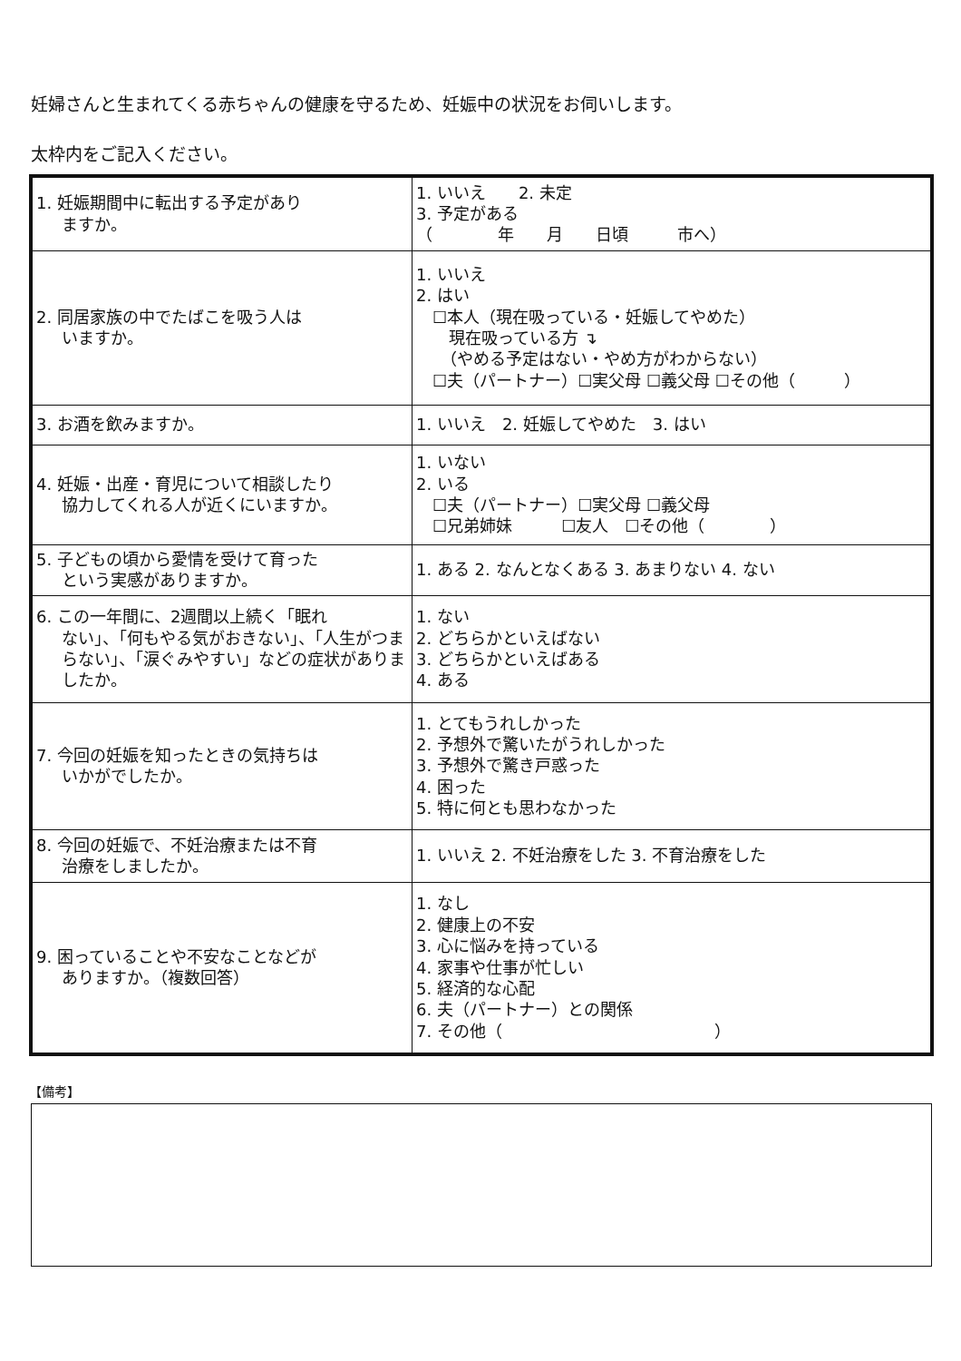妊婦さんと生まれてくる赤ちゃんの健康を守るため、妊娠中の状況をお伺いします。
太枠内をご記入ください。
| 1. 妊娠期間中に転出する予定があり ますか。 | 1. いいえ 2. 未定 3. 予定がある （ 年 月 日頃 市へ） |
| 2. 同居家族の中でたばこを吸う人は いますか。 | 1. いいえ 2. はい ☐本人（現在吸っている・妊娠してやめた） 現在吸っている方 ↴ （やめる予定はない・やめ方がわからない） ☐夫（パートナー）☐実父母 ☐義父母 ☐その他（ ） |
| 3. お酒を飲みますか。 | 1. いいえ 2. 妊娠してやめた 3. はい |
| 4. 妊娠・出産・育児について相談したり 協力してくれる人が近くにいますか。 | 1. いない 2. いる ☐夫（パートナー）☐実父母 ☐義父母 ☐兄弟姉妹 ☐友人 ☐その他（ ） |
| 5. 子どもの頃から愛情を受けて育った という実感がありますか。 | 1. ある 2. なんとなくある 3. あまりない 4. ない |
| 6. この一年間に、2週間以上続く「眠れ ない」、「何もやる気がおきない」、「人生がつまらない」、「涙ぐみやすい」などの症状がありましたか。 | 1. ない 2. どちらかといえばない 3. どちらかといえばある 4. ある |
| 7. 今回の妊娠を知ったときの気持ちは いかがでしたか。 | 1. とてもうれしかった 2. 予想外で驚いたがうれしかった 3. 予想外で驚き戸惑った 4. 困った 5. 特に何とも思わなかった |
| 8. 今回の妊娠で、不妊治療または不育 治療をしましたか。 | 1. いいえ 2. 不妊治療をした 3. 不育治療をした |
| 9. 困っていることや不安なことなどが ありますか。（複数回答） | 1. なし 2. 健康上の不安 3. 心に悩みを持っている 4. 家事や仕事が忙しい 5. 経済的な心配 6. 夫（パートナー）との関係 7. その他（ ） |
【備考】